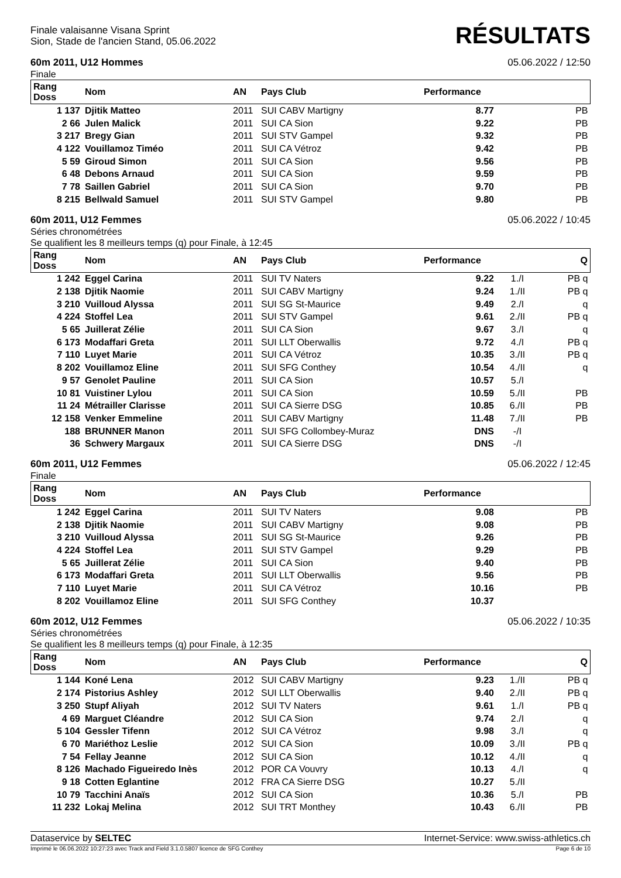Finale valaisanne Visana Sprint
Sion, Stade de l'ancien Stand, 05.06.2022
RÉSULTATS
60m 2011, U12 Hommes 05.06.2022 / 12:50
Finale
| Rang Doss | Nom | AN | Pays Club | Performance | | |
| --- | --- | --- | --- | --- | --- | --- |
| 1 137 | Djitik Matteo | 2011 | SUI CABV Martigny | 8.77 | | PB |
| 2 66 | Julen Malick | 2011 | SUI CA Sion | 9.22 | | PB |
| 3 217 | Bregy Gian | 2011 | SUI STV Gampel | 9.32 | | PB |
| 4 122 | Vouillamoz Timéo | 2011 | SUI CA Vétroz | 9.42 | | PB |
| 5 59 | Giroud Simon | 2011 | SUI CA Sion | 9.56 | | PB |
| 6 48 | Debons Arnaud | 2011 | SUI CA Sion | 9.59 | | PB |
| 7 78 | Saillen Gabriel | 2011 | SUI CA Sion | 9.70 | | PB |
| 8 215 | Bellwald Samuel | 2011 | SUI STV Gampel | 9.80 | | PB |
60m 2011, U12 Femmes 05.06.2022 / 10:45
Séries chronométrées
Se qualifient les 8 meilleurs temps (q) pour Finale, à 12:45
| Rang Doss | Nom | AN | Pays Club | Performance | | Q |
| --- | --- | --- | --- | --- | --- | --- |
| 1 242 | Eggel Carina | 2011 | SUI TV Naters | 9.22 | 1./I | PB q |
| 2 138 | Djitik Naomie | 2011 | SUI CABV Martigny | 9.24 | 1./II | PB q |
| 3 210 | Vuilloud Alyssa | 2011 | SUI SG St-Maurice | 9.49 | 2./I | q |
| 4 224 | Stoffel Lea | 2011 | SUI STV Gampel | 9.61 | 2./II | PB q |
| 5 65 | Juillerat Zélie | 2011 | SUI CA Sion | 9.67 | 3./I | q |
| 6 173 | Modaffari Greta | 2011 | SUI LLT Oberwallis | 9.72 | 4./I | PB q |
| 7 110 | Luyet Marie | 2011 | SUI CA Vétroz | 10.35 | 3./II | PB q |
| 8 202 | Vouillamoz Eline | 2011 | SUI SFG Conthey | 10.54 | 4./II | q |
| 9 57 | Genolet Pauline | 2011 | SUI CA Sion | 10.57 | 5./I | |
| 10 81 | Vuistiner Lylou | 2011 | SUI CA Sion | 10.59 | 5./II | PB |
| 11 24 | Métrailler Clarisse | 2011 | SUI CA Sierre DSG | 10.85 | 6./II | PB |
| 12 158 | Venker Emmeline | 2011 | SUI CABV Martigny | 11.48 | 7./II | PB |
| 188 | BRUNNER Manon | 2011 | SUI SFG Collombey-Muraz | DNS | -/I | |
| 36 | Schwery Margaux | 2011 | SUI CA Sierre DSG | DNS | -/I | |
60m 2011, U12 Femmes 05.06.2022 / 12:45
Finale
| Rang Doss | Nom | AN | Pays Club | Performance | | |
| --- | --- | --- | --- | --- | --- | --- |
| 1 242 | Eggel Carina | 2011 | SUI TV Naters | 9.08 | | PB |
| 2 138 | Djitik Naomie | 2011 | SUI CABV Martigny | 9.08 | | PB |
| 3 210 | Vuilloud Alyssa | 2011 | SUI SG St-Maurice | 9.26 | | PB |
| 4 224 | Stoffel Lea | 2011 | SUI STV Gampel | 9.29 | | PB |
| 5 65 | Juillerat Zélie | 2011 | SUI CA Sion | 9.40 | | PB |
| 6 173 | Modaffari Greta | 2011 | SUI LLT Oberwallis | 9.56 | | PB |
| 7 110 | Luyet Marie | 2011 | SUI CA Vétroz | 10.16 | | PB |
| 8 202 | Vouillamoz Eline | 2011 | SUI SFG Conthey | 10.37 | | |
60m 2012, U12 Femmes 05.06.2022 / 10:35
Séries chronométrées
Se qualifient les 8 meilleurs temps (q) pour Finale, à 12:35
| Rang Doss | Nom | AN | Pays Club | Performance | | Q |
| --- | --- | --- | --- | --- | --- | --- |
| 1 144 | Koné Lena | 2012 | SUI CABV Martigny | 9.23 | 1./II | PB q |
| 2 174 | Pistorius Ashley | 2012 | SUI LLT Oberwallis | 9.40 | 2./II | PB q |
| 3 250 | Stupf Aliyah | 2012 | SUI TV Naters | 9.61 | 1./I | PB q |
| 4 69 | Marguet Cléandre | 2012 | SUI CA Sion | 9.74 | 2./I | q |
| 5 104 | Gessler Tifenn | 2012 | SUI CA Vétroz | 9.98 | 3./I | q |
| 6 70 | Mariéthoz Leslie | 2012 | SUI CA Sion | 10.09 | 3./II | PB q |
| 7 54 | Fellay Jeanne | 2012 | SUI CA Sion | 10.12 | 4./II | q |
| 8 126 | Machado Figueiredo Inès | 2012 | POR CA Vouvry | 10.13 | 4./I | q |
| 9 18 | Cotten Eglantine | 2012 | FRA CA Sierre DSG | 10.27 | 5./II | |
| 10 79 | Tacchini Anaïs | 2012 | SUI CA Sion | 10.36 | 5./I | PB |
| 11 232 | Lokaj Melina | 2012 | SUI TRT Monthey | 10.43 | 6./II | PB |
Dataservice by SELTEC Internet-Service: www.swiss-athletics.ch
Imprimé le 06.06.2022 10:27:23 avec Track and Field 3.1.0.5807 licence de SFG Conthey Page 6 de 10